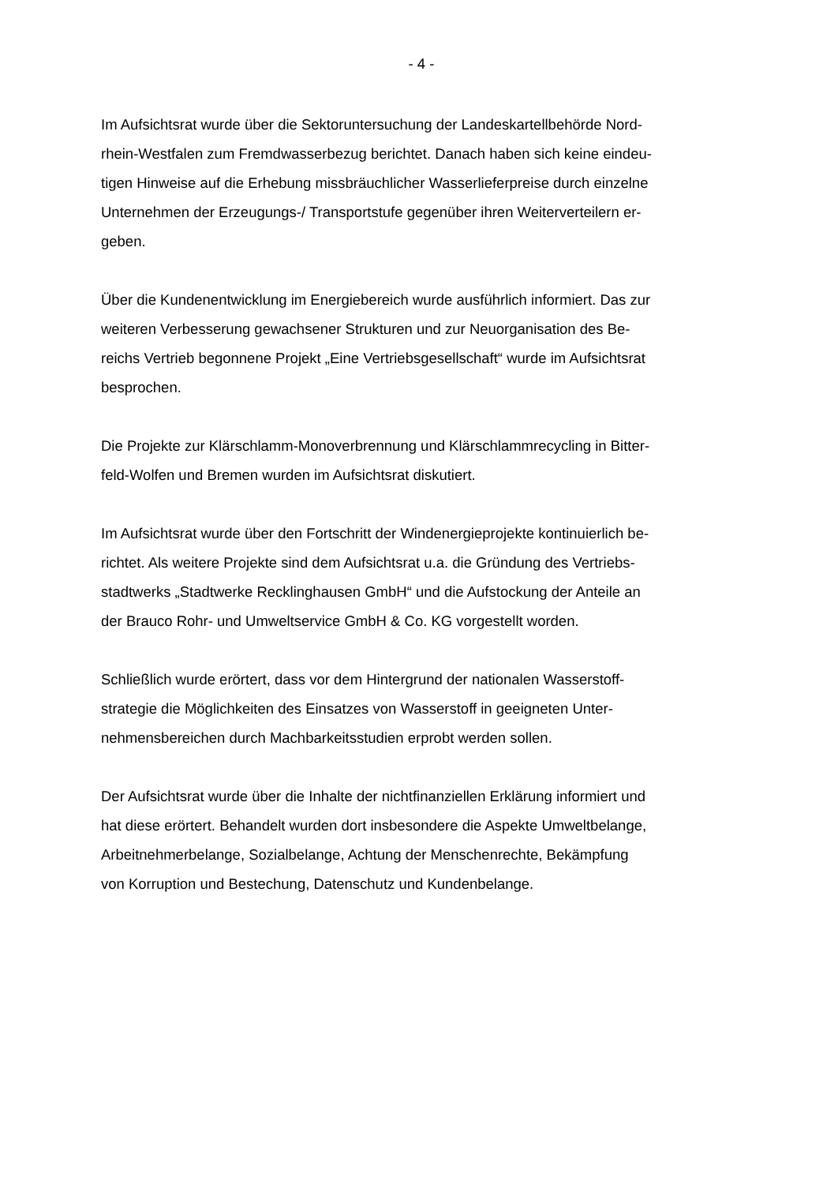- 4 -
Im Aufsichtsrat wurde über die Sektoruntersuchung der Landeskartellbehörde Nord-
rhein-Westfalen zum Fremdwasserbezug berichtet. Danach haben sich keine eindeu-
tigen Hinweise auf die Erhebung missbräuchlicher Wasserlieferpreise durch einzelne
Unternehmen der Erzeugungs-/ Transportstufe gegenüber ihren Weiterverteilern er-
geben.
Über die Kundenentwicklung im Energiebereich wurde ausführlich informiert. Das zur
weiteren Verbesserung gewachsener Strukturen und zur Neuorganisation des Be-
reichs Vertrieb begonnene Projekt „Eine Vertriebsgesellschaft“ wurde im Aufsichtsrat
besprochen.
Die Projekte zur Klärschlamm-Monoverbrennung und Klärschlammrecycling in Bitter-
feld-Wolfen und Bremen wurden im Aufsichtsrat diskutiert.
Im Aufsichtsrat wurde über den Fortschritt der Windenergieprojekte kontinuierlich be-
richtet. Als weitere Projekte sind dem Aufsichtsrat u.a. die Gründung des Vertriebs-
stadtwerks „Stadtwerke Recklinghausen GmbH“ und die Aufstockung der Anteile an
der Brauco Rohr- und Umweltservice GmbH & Co. KG vorgestellt worden.
Schließlich wurde erörtert, dass vor dem Hintergrund der nationalen Wasserstoff-
strategie die Möglichkeiten des Einsatzes von Wasserstoff in geeigneten Unter-
nehmensbereichen durch Machbarkeitsstudien erprobt werden sollen.
Der Aufsichtsrat wurde über die Inhalte der nichtfinanziellen Erklärung informiert und
hat diese erörtert. Behandelt wurden dort insbesondere die Aspekte Umweltbelange,
Arbeitnehmerbelange, Sozialbelange, Achtung der Menschenrechte, Bekämpfung
von Korruption und Bestechung, Datenschutz und Kundenbelange.